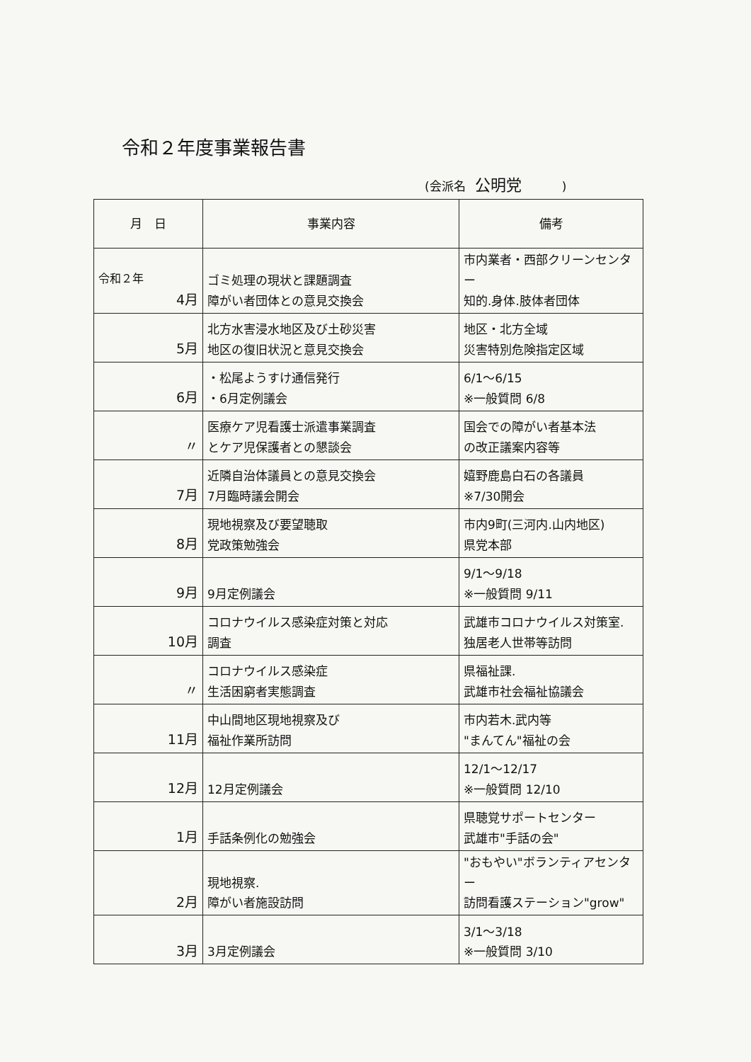令和２年度事業報告書
(会派名 公明党 )
| 月 日 | 事業内容 | 備考 |
| --- | --- | --- |
| 令和２年 4月 | ゴミ処理の現状と課題調査 障がい者団体との意見交換会 | 市内業者・西部クリーンセンター 知的.身体.肢体者団体 |
| 5月 | 北方水害浸水地区及び土砂災害 地区の復旧状況と意見交換会 | 地区・北方全域 災害特別危険指定区域 |
| 6月 | ・松尾ようすけ通信発行 ・6月定例議会 | 6/1～6/15 ※一般質問 6/8 |
| 〃 | 医療ケア児看護士派遣事業調査 とケア児保護者との懇談会 | 国会での障がい者基本法 の改正議案内容等 |
| 7月 | 近隣自治体議員との意見交換会 7月臨時議会開会 | 嬉野鹿島白石の各議員 ※7/30開会 |
| 8月 | 現地視察及び要望聴取 党政策勉強会 | 市内9町(三河内.山内地区) 県党本部 |
| 9月 | 9月定例議会 | 9/1～9/18 ※一般質問 9/11 |
| 10月 | コロナウイルス感染症対策と対応 調査 | 武雄市コロナウイルス対策室. 独居老人世帯等訪問 |
| 〃 | コロナウイルス感染症 生活困窮者実態調査 | 県福祉課. 武雄市社会福祉協議会 |
| 11月 | 中山間地区現地視察及び 福祉作業所訪問 | 市内若木.武内等 "まんてん"福祉の会 |
| 12月 | 12月定例議会 | 12/1～12/17 ※一般質問 12/10 |
| 1月 | 手話条例化の勉強会 | 県聴覚サポートセンター 武雄市"手話の会" |
| 2月 | 現地視察. 障がい者施設訪問 | "おもやい"ボランティアセンター 訪問看護ステーション"grow" |
| 3月 | 3月定例議会 | 3/1～3/18 ※一般質問 3/10 |